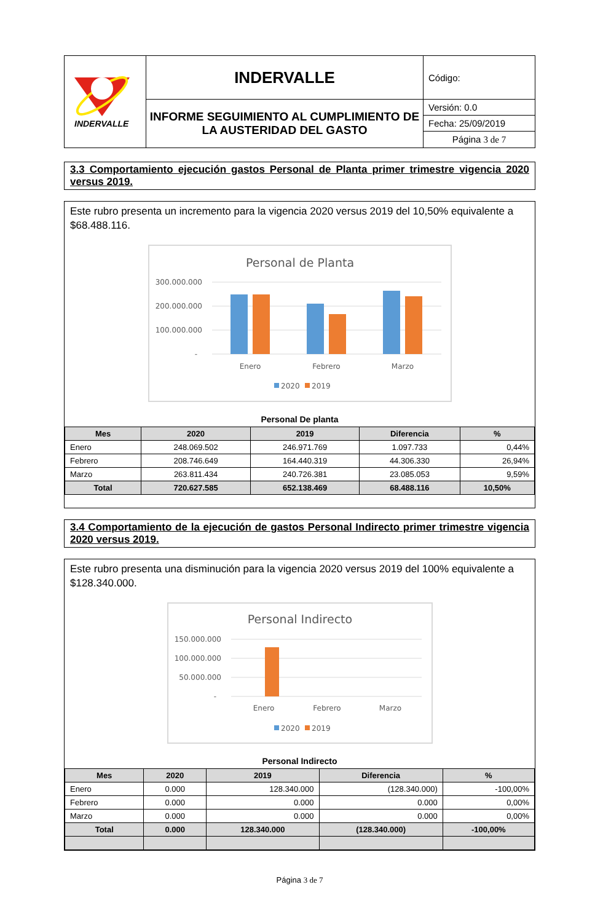| INDERVALLE | INDERVALLE | Código: |
| | INFORME SEGUIMIENTO AL CUMPLIMIENTO DE LA AUSTERIDAD DEL GASTO | Versión: 0.0 |
| | | Fecha: 25/09/2019 |
| | | Página 3 de 7 |
3.3 Comportamiento ejecución gastos Personal de Planta primer trimestre vigencia 2020 versus 2019.
Este rubro presenta un incremento para la vigencia 2020 versus 2019 del 10,50% equivalente a $68.488.116.
Personal de Planta
300.000.000
200.000.000
100.000.000
-
Enero
Febrero
Marzo
2020
2019
Personal De planta
| Mes | 2020 | 2019 | Diferencia | % |
| --- | --- | --- | --- | --- |
| Enero | 248.069.502 | 246.971.769 | 1.097.733 | 0,44% |
| Febrero | 208.746.649 | 164.440.319 | 44.306.330 | 26,94% |
| Marzo | 263.811.434 | 240.726.381 | 23.085.053 | 9,59% |
| Total | 720.627.585 | 652.138.469 | 68.488.116 | 10,50% |
3.4 Comportamiento de la ejecución de gastos Personal Indirecto primer trimestre vigencia 2020 versus 2019.
Este rubro presenta una disminución para la vigencia 2020 versus 2019 del 100% equivalente a $128.340.000.
Personal Indirecto
150.000.000
100.000.000
50.000.000
-
Enero
Febrero
Marzo
2020
2019
Personal Indirecto
| Mes | 2020 | 2019 | Diferencia | % |
| --- | --- | --- | --- | --- |
| Enero | 0.000 | 128.340.000 | (128.340.000) | -100,00% |
| Febrero | 0.000 | 0.000 | 0.000 | 0,00% |
| Marzo | 0.000 | 0.000 | 0.000 | 0,00% |
| Total | 0.000 | 128.340.000 | (128.340.000) | -100,00% |
Página 3 de 7